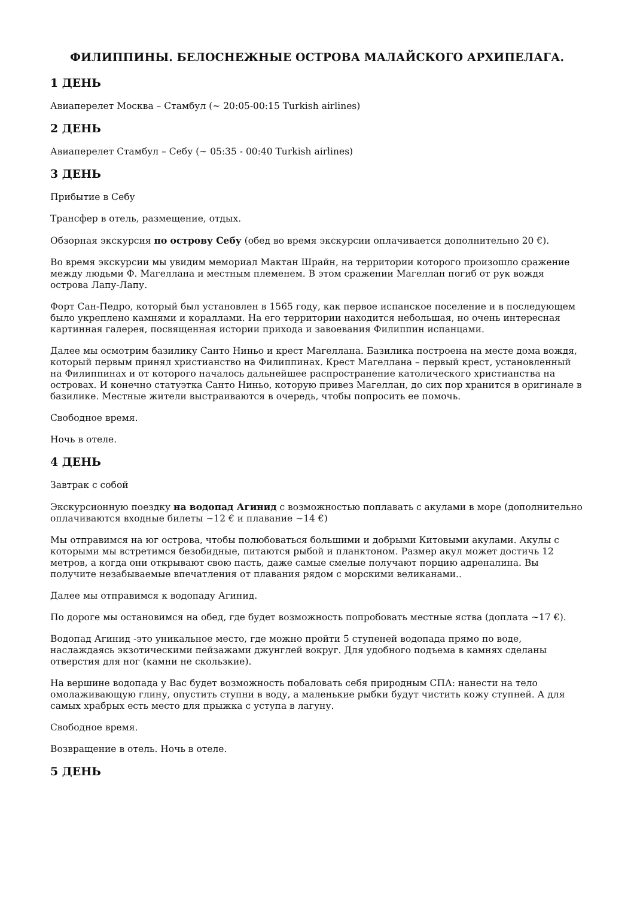ФИЛИППИНЫ. БЕЛОСНЕЖНЫЕ ОСТРОВА МАЛАЙСКОГО АРХИПЕЛАГА.
1 ДЕНЬ
Авиаперелет Москва – Стамбул (~ 20:05-00:15 Turkish airlines)
2 ДЕНЬ
Авиаперелет Стамбул – Себу (~ 05:35 - 00:40 Turkish airlines)
3 ДЕНЬ
Прибытие в Себу
Трансфер в отель, размещение, отдых.
Обзорная экскурсия по острову Себу (обед во время экскурсии оплачивается дополнительно 20 €).
Во время экскурсии мы увидим мемориал Мактан Шрайн, на территории которого произошло сражение между людьми Ф. Магеллана и местным племенем. В этом сражении Магеллан погиб от рук вождя острова Лапу-Лапу.
Форт Сан-Педро, который был установлен в 1565 году, как первое испанское поселение и в последующем было укреплено камнями и кораллами. На его территории находится небольшая, но очень интересная картинная галерея, посвященная истории прихода и завоевания Филиппин испанцами.
Далее мы осмотрим базилику Санто Ниньо и крест Магеллана. Базилика построена на месте дома вождя, который первым принял христианство на Филиппинах. Крест Магеллана – первый крест, установленный на Филиппинах и от которого началось дальнейшее распространение католического христианства на островах. И конечно статуэтка Санто Ниньо, которую привез Магеллан, до сих пор хранится в оригинале в базилике. Местные жители выстраиваются в очередь, чтобы попросить ее помочь.
Свободное время.
Ночь в отеле.
4 ДЕНЬ
Завтрак с собой
Экскурсионную поездку на водопад Агинид с возможностью поплавать с акулами в море (дополнительно оплачиваются входные билеты ~12 € и плавание ~14 €)
Мы отправимся на юг острова, чтобы полюбоваться большими и добрыми Китовыми акулами. Акулы с которыми мы встретимся безобидные, питаются рыбой и планктоном. Размер акул может достичь 12 метров, а когда они открывают свою пасть, даже самые смелые получают порцию адреналина. Вы получите незабываемые впечатления от плавания рядом с морскими великанами..
Далее мы отправимся к водопаду Агинид.
По дороге мы остановимся на обед, где будет возможность попробовать местные яства (доплата ~17 €).
Водопад Агинид -это уникальное место, где можно пройти 5 ступеней водопада прямо по воде, наслаждаясь экзотическими пейзажами джунглей вокруг. Для удобного подъема в камнях сделаны отверстия для ног (камни не скользкие).
На вершине водопада у Вас будет возможность побаловать себя природным СПА: нанести на тело омолаживающую глину, опустить ступни в воду, а маленькие рыбки будут чистить кожу ступней. А для самых храбрых есть место для прыжка с уступа в лагуну.
Свободное время.
Возвращение в отель. Ночь в отеле.
5 ДЕНЬ